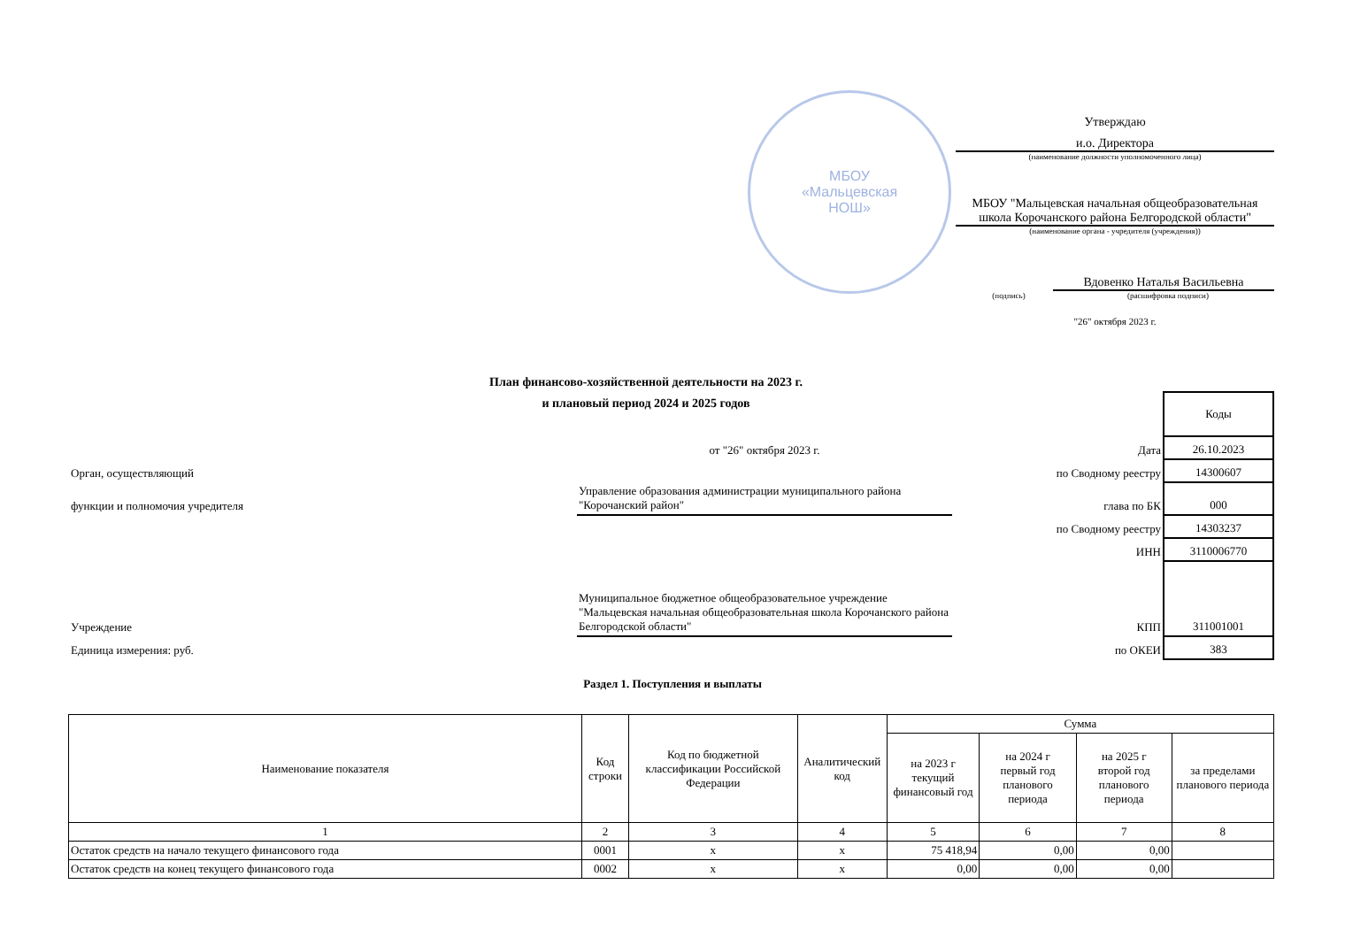МБОУ
«Мальцевская
НОШ»
Утверждаю
и.о. Директора
(наименование должности уполномоченного лица)
МБОУ "Мальцевская начальная общеобразовательная школа Корочанского района Белгородской области"
(наименование органа - учредителя (учреждения))
Вдовенко Наталья Васильевна
(подпись) (расшифровка подписи)
"26" октября 2023 г.
План финансово-хозяйственной деятельности на 2023 г.
и плановый период 2024 и 2025 годов
| | | | Коды |
| | от "26" октября 2023 г. | Дата | 26.10.2023 |
| Орган, осуществляющий | | по Сводному реестру | 14300607 |
| функции и полномочия учредителя | Управление образования администрации муниципального района "Корочанский район" | глава по БК | 000 |
| | | по Сводному реестру | 14303237 |
| | | ИНН | 3110006770 |
| Учреждение | Муниципальное бюджетное общеобразовательное учреждение "Мальцевская начальная общеобразовательная школа Корочанского района Белгородской области" | КПП | 311001001 |
| Единица измерения: руб. | | по ОКЕИ | 383 |
Раздел 1. Поступления и выплаты
| Наименование показателя | Код строки | Код по бюджетной классификации Российской Федерации | Аналитический код | Сумма | | | |
| --- | --- | --- | --- | --- | --- | --- | --- |
| | | | | на 2023 г текущий финансовый год | на 2024 г первый год планового периода | на 2025 г второй год планового периода | за пределами планового периода |
| 1 | 2 | 3 | 4 | 5 | 6 | 7 | 8 |
| Остаток средств на начало текущего финансового года | 0001 | x | x | 75 418,94 | 0,00 | 0,00 | |
| Остаток средств на конец текущего финансового года | 0002 | x | x | 0,00 | 0,00 | 0,00 | |